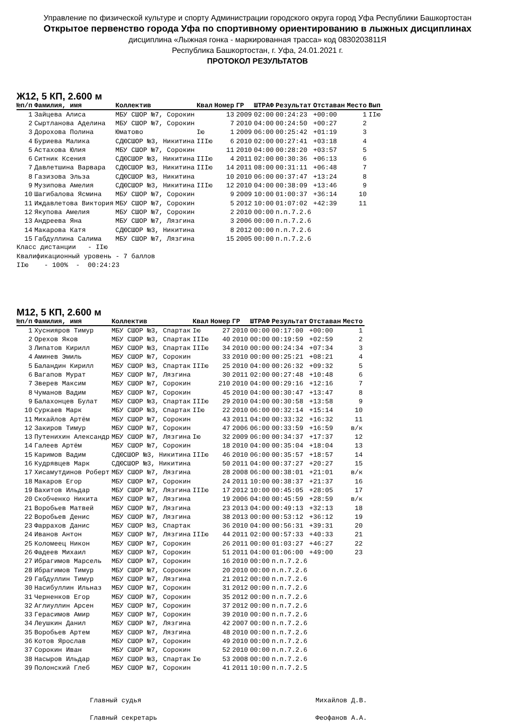Управление по физической культуре и спорту Администрации городского округа город Уфа Республики Башкортостан
Открытое первенство города Уфа по спортивному ориентированию в лыжных дисциплинах
дисциплина «Лыжная гонка - маркированная трасса» код 0830203811Я
Республика Башкортостан, г. Уфа, 24.01.2021 г.
ПРОТОКОЛ РЕЗУЛЬТАТОВ
Ж12, 5 КП, 2.600 м
| №п/п | Фамилия, имя | Коллектив | Квал | Номер | ГР | ШТРАФ | Результат | Отставан | Место | Вып |
| --- | --- | --- | --- | --- | --- | --- | --- | --- | --- | --- |
| 1 | Зайцева Алиса | МБУ СШОР №7, Сорокин | | 13 | 2009 | 02:00 | 00:24:23 | +00:00 | 1 | IIю |
| 2 | Сыртланова Аделина | МБУ СШОР №7, Сорокин | | 7 | 2010 | 04:00 | 00:24:50 | +00:27 | 2 | |
| 3 | Дорохова Полина | Юматово | Iю | 1 | 2009 | 06:00 | 00:25:42 | +01:19 | 3 | |
| 4 | Буриева Малика | СДЮСШОР №3, Никитина | IIIю | 6 | 2010 | 02:00 | 00:27:41 | +03:18 | 4 | |
| 5 | Астахова Юлия | МБУ СШОР №7, Сорокин | | 11 | 2010 | 04:00 | 00:28:20 | +03:57 | 5 | |
| 6 | Ситник Ксения | СДЮСШОР №3, Никитина | IIIю | 4 | 2011 | 02:00 | 00:30:36 | +06:13 | 6 | |
| 7 | Давлетшина Варвара | СДЮСШОР №3, Никитина | IIIю | 14 | 2011 | 08:00 | 00:31:11 | +06:48 | 7 | |
| 8 | Газизова Эльза | СДЮСШОР №3, Никитина | | 10 | 2010 | 06:00 | 00:37:47 | +13:24 | 8 | |
| 9 | Музипова Амелия | СДЮСШОР №3, Никитина | IIIю | 12 | 2010 | 04:00 | 00:38:09 | +13:46 | 9 | |
| 10 | Шагибалова Ясмина | МБУ СШОР №7, Сорокин | | 9 | 2009 | 10:00 | 01:00:37 | +36:14 | 10 | |
| 11 | Иждавлетова Виктория | МБУ СШОР №7, Сорокин | | 5 | 2012 | 10:00 | 01:07:02 | +42:39 | 11 | |
| 12 | Якупова Амелия | МБУ СШОР №7, Сорокин | | 2 | 2010 | 00:00 | п.п.7.2.6 | | | |
| 13 | Андреева Яна | МБУ СШОР №7, Лязгина | | 3 | 2006 | 00:00 | п.п.7.2.6 | | | |
| 14 | Макарова Катя | СДЮСШОР №3, Никитина | | 8 | 2012 | 00:00 | п.п.7.2.6 | | | |
| 15 | Габдуллина Салима | МБУ СШОР №7, Лязгина | | 15 | 2005 | 00:00 | п.п.7.2.6 | | | |
Класс дистанции - IIю Квалификационный уровень - 7 баллов IIю - 100% - 00:24:23
М12, 5 КП, 2.600 м
| №п/п | Фамилия, имя | Коллектив | Квал | Номер | ГР | ШТРАФ | Результат | Отставан | Место |
| --- | --- | --- | --- | --- | --- | --- | --- | --- | --- |
| 1 | Хуснияров Тимур | МБУ СШОР №3, Спартак | Iю | 27 | 2010 | 00:00 | 00:17:00 | +00:00 | 1 |
| 2 | Орехов Яков | МБУ СШОР №3, Спартак | IIIю | 40 | 2010 | 00:00 | 00:19:59 | +02:59 | 2 |
| 3 | Липатов Кирилл | МБУ СШОР №3, Спартак | IIIю | 34 | 2010 | 00:00 | 00:24:34 | +07:34 | 3 |
| 4 | Аминев Эмиль | МБУ СШОР №7, Сорокин | | 33 | 2010 | 00:00 | 00:25:21 | +08:21 | 4 |
| 5 | Баландин Кирилл | МБУ СШОР №3, Спартак | IIIю | 25 | 2010 | 04:00 | 00:26:32 | +09:32 | 5 |
| 6 | Вагапов Мурат | МБУ СШОР №7, Лязгина | | 30 | 2011 | 02:00 | 00:27:48 | +10:48 | 6 |
| 7 | Зверев Максим | МБУ СШОР №7, Сорокин | | 210 | 2010 | 04:00 | 00:29:16 | +12:16 | 7 |
| 8 | Чуманов Вадим | МБУ СШОР №7, Сорокин | | 45 | 2010 | 04:00 | 00:30:47 | +13:47 | 8 |
| 9 | Балахонцев Булат | МБУ СШОР №3, Спартак | IIIю | 29 | 2010 | 04:00 | 00:30:58 | +13:58 | 9 |
| 10 | Суркаев Марк | МБУ СШОР №3, Спартак | IIю | 22 | 2010 | 06:00 | 00:32:14 | +15:14 | 10 |
| 11 | Михайлов Артём | МБУ СШОР №7, Сорокин | | 43 | 2011 | 04:00 | 00:33:32 | +16:32 | 11 |
| 12 | Закиров Тимур | МБУ СШОР №7, Сорокин | | 47 | 2006 | 06:00 | 00:33:59 | +16:59 | в/к |
| 13 | Путенихин Александр | МБУ СШОР №7, Лязгина | Iю | 32 | 2009 | 06:00 | 00:34:37 | +17:37 | 12 |
| 14 | Галеев Артём | МБУ СШОР №7, Сорокин | | 18 | 2010 | 04:00 | 00:35:04 | +18:04 | 13 |
| 15 | Каримов Вадим | СДЮСШОР №3, Никитина | IIIю | 46 | 2010 | 06:00 | 00:35:57 | +18:57 | 14 |
| 16 | Кудрявцев Марк | СДЮСШОР №3, Никитина | | 50 | 2011 | 04:00 | 00:37:27 | +20:27 | 15 |
| 17 | Хисамутдинов Роберт | МБУ СШОР №7, Лязгина | | 28 | 2008 | 06:00 | 00:38:01 | +21:01 | в/к |
| 18 | Макаров Егор | МБУ СШОР №7, Сорокин | | 24 | 2011 | 10:00 | 00:38:37 | +21:37 | 16 |
| 19 | Вахитов Ильдар | МБУ СШОР №7, Лязгина | IIIю | 17 | 2012 | 10:00 | 00:45:05 | +28:05 | 17 |
| 20 | Скобченко Никита | МБУ СШОР №7, Лязгина | | 19 | 2006 | 04:00 | 00:45:59 | +28:59 | в/к |
| 21 | Воробьев Матвей | МБУ СШОР №7, Лязгина | | 23 | 2013 | 04:00 | 00:49:13 | +32:13 | 18 |
| 22 | Воробьев Денис | МБУ СШОР №7, Лязгина | | 38 | 2013 | 00:00 | 00:53:12 | +36:12 | 19 |
| 23 | Фаррахов Данис | МБУ СШОР №3, Спартак | | 36 | 2010 | 04:00 | 00:56:31 | +39:31 | 20 |
| 24 | Иванов Антон | МБУ СШОР №7, Лязгина | IIIю | 44 | 2011 | 02:00 | 00:57:33 | +40:33 | 21 |
| 25 | Коломеец Никон | МБУ СШОР №7, Сорокин | | 26 | 2011 | 00:00 | 01:03:27 | +46:27 | 22 |
| 26 | Фадеев Михаил | МБУ СШОР №7, Сорокин | | 51 | 2011 | 04:00 | 01:06:00 | +49:00 | 23 |
| 27 | Ибрагимов Марсель | МБУ СШОР №7, Сорокин | | 16 | 2010 | 00:00 | п.п.7.2.6 | | |
| 28 | Ибрагимов Тимур | МБУ СШОР №7, Сорокин | | 20 | 2010 | 00:00 | п.п.7.2.6 | | |
| 29 | Габдуллин Тимур | МБУ СШОР №7, Лязгина | | 21 | 2012 | 00:00 | п.п.7.2.6 | | |
| 30 | Насибуллин Ильназ | МБУ СШОР №7, Сорокин | | 31 | 2012 | 00:00 | п.п.7.2.6 | | |
| 31 | Черненков Егор | МБУ СШОР №7, Сорокин | | 35 | 2012 | 00:00 | п.п.7.2.6 | | |
| 32 | Аглиуллин Арсен | МБУ СШОР №7, Сорокин | | 37 | 2012 | 00:00 | п.п.7.2.6 | | |
| 33 | Герасимов Амир | МБУ СШОР №7, Сорокин | | 39 | 2010 | 00:00 | п.п.7.2.6 | | |
| 34 | Леушкин Данил | МБУ СШОР №7, Лязгина | | 42 | 2007 | 00:00 | п.п.7.2.6 | | |
| 35 | Воробьев Артем | МБУ СШОР №7, Лязгина | | 48 | 2010 | 00:00 | п.п.7.2.6 | | |
| 36 | Котов Ярослав | МБУ СШОР №7, Сорокин | | 49 | 2010 | 00:00 | п.п.7.2.6 | | |
| 37 | Сорокин Иван | МБУ СШОР №7, Сорокин | | 52 | 2010 | 00:00 | п.п.7.2.6 | | |
| 38 | Насыров Ильдар | МБУ СШОР №3, Спартак | Iю | 53 | 2008 | 00:00 | п.п.7.2.6 | | |
| 39 | Полонский Глеб | МБУ СШОР №7, Сорокин | | 41 | 2011 | 10:00 | п.п.7.2.5 | | |
Главный судья
Главный секретарь
Михайлов Д.В.
Феофанов А.А.